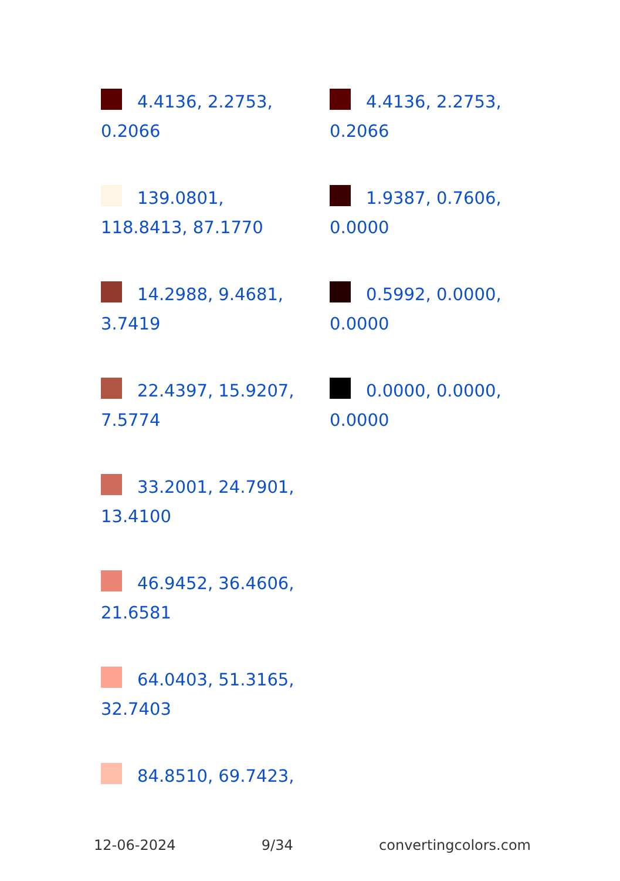4.4136, 2.2753, 0.2066
139.0801, 118.8413, 87.1770
14.2988, 9.4681, 3.7419
22.4397, 15.9207, 7.5774
33.2001, 24.7901, 13.4100
46.9452, 36.4606, 21.6581
64.0403, 51.3165, 32.7403
84.8510, 69.7423,
4.4136, 2.2753, 0.2066
1.9387, 0.7606, 0.0000
0.5992, 0.0000, 0.0000
0.0000, 0.0000, 0.0000
12-06-2024 9/34 convertingcolors.com